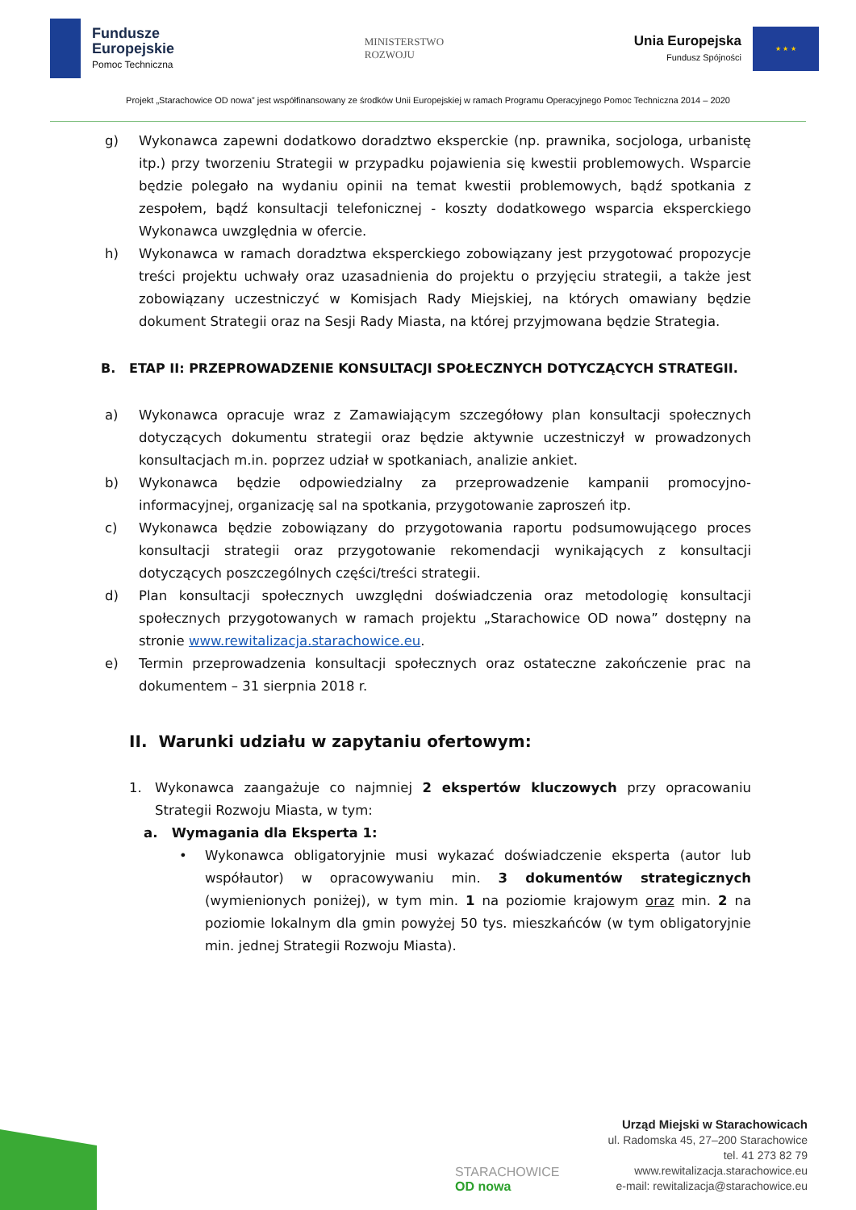Fundusze
Europejskie
Pomoc Techniczna
MINISTERSTWO
ROZWOJU
Unia Europejska
Fundusz Spójności
★ ★ ★
Projekt „Starachowice OD nowa” jest współfinansowany ze środków Unii Europejskiej w ramach Programu Operacyjnego Pomoc Techniczna 2014 – 2020
g) Wykonawca zapewni dodatkowo doradztwo eksperckie (np. prawnika, socjologa, urbanistę itp.) przy tworzeniu Strategii w przypadku pojawienia się kwestii problemowych. Wsparcie będzie polegało na wydaniu opinii na temat kwestii problemowych, bądź spotkania z zespołem, bądź konsultacji telefonicznej - koszty dodatkowego wsparcia eksperckiego Wykonawca uwzględnia w ofercie.
h) Wykonawca w ramach doradztwa eksperckiego zobowiązany jest przygotować propozycje treści projektu uchwały oraz uzasadnienia do projektu o przyjęciu strategii, a także jest zobowiązany uczestniczyć w Komisjach Rady Miejskiej, na których omawiany będzie dokument Strategii oraz na Sesji Rady Miasta, na której przyjmowana będzie Strategia.
B. ETAP II: PRZEPROWADZENIE KONSULTACJI SPOŁECZNYCH DOTYCZĄCYCH STRATEGII.
a) Wykonawca opracuje wraz z Zamawiającym szczegółowy plan konsultacji społecznych dotyczących dokumentu strategii oraz będzie aktywnie uczestniczył w prowadzonych konsultacjach m.in. poprzez udział w spotkaniach, analizie ankiet.
b) Wykonawca będzie odpowiedzialny za przeprowadzenie kampanii promocyjno-informacyjnej, organizację sal na spotkania, przygotowanie zaproszeń itp.
c) Wykonawca będzie zobowiązany do przygotowania raportu podsumowującego proces konsultacji strategii oraz przygotowanie rekomendacji wynikających z konsultacji dotyczących poszczególnych części/treści strategii.
d) Plan konsultacji społecznych uwzględni doświadczenia oraz metodologię konsultacji społecznych przygotowanych w ramach projektu „Starachowice OD nowa” dostępny na stronie www.rewitalizacja.starachowice.eu.
e) Termin przeprowadzenia konsultacji społecznych oraz ostateczne zakończenie prac na dokumentem – 31 sierpnia 2018 r.
II. Warunki udziału w zapytaniu ofertowym:
1. Wykonawca zaangażuje co najmniej 2 ekspertów kluczowych przy opracowaniu Strategii Rozwoju Miasta, w tym:
a. Wymagania dla Eksperta 1:
• Wykonawca obligatoryjnie musi wykazać doświadczenie eksperta (autor lub współautor) w opracowywaniu min. 3 dokumentów strategicznych (wymienionych poniżej), w tym min. 1 na poziomie krajowym oraz min. 2 na poziomie lokalnym dla gmin powyżej 50 tys. mieszkańców (w tym obligatoryjnie min. jednej Strategii Rozwoju Miasta).
STARACHOWICE
OD nowa
Urząd Miejski w Starachowicach
ul. Radomska 45, 27–200 Starachowice
tel. 41 273 82 79
www.rewitalizacja.starachowice.eu
e-mail: rewitalizacja@starachowice.eu